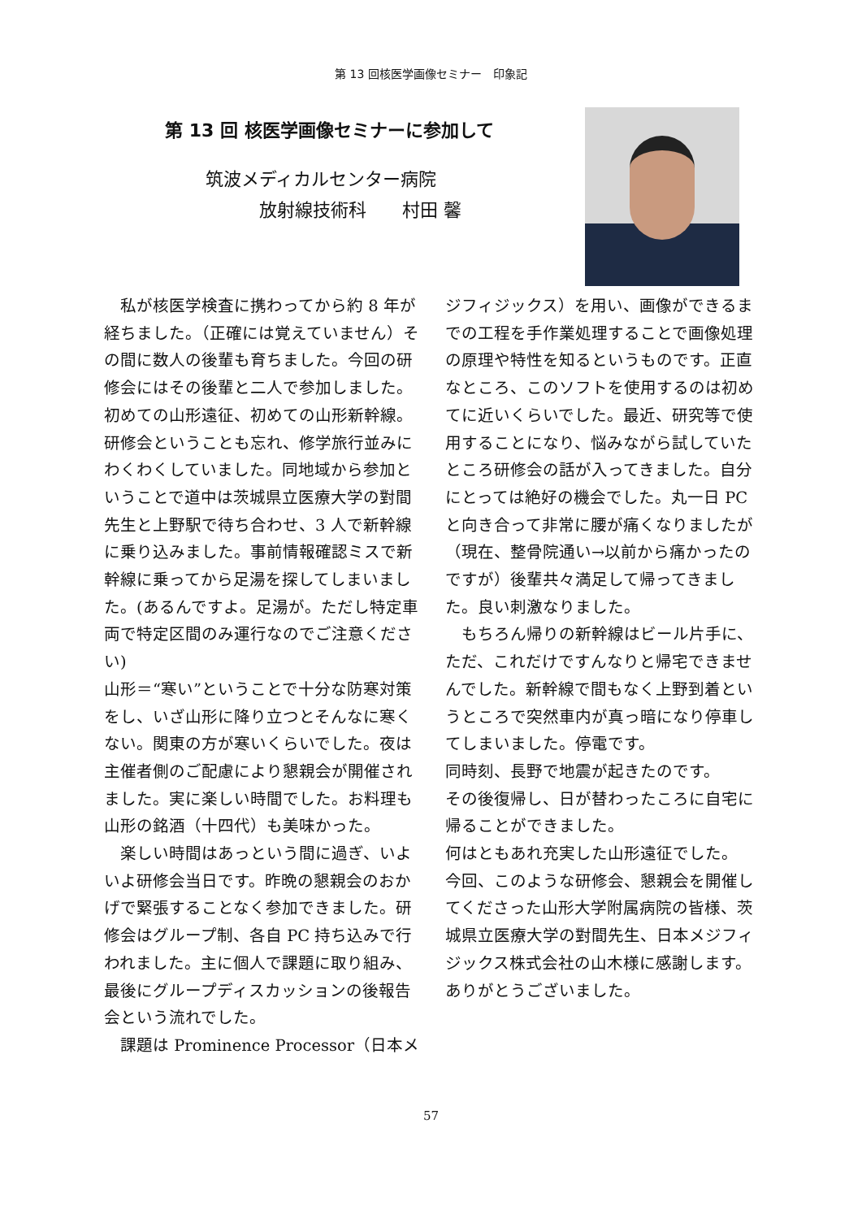第 13 回核医学画像セミナー　印象記
第 13 回 核医学画像セミナーに参加して
筑波メディカルセンター病院
　　　放射線技術科　　村田 馨
　私が核医学検査に携わってから約 8 年が経ちました。（正確には覚えていません）その間に数人の後輩も育ちました。今回の研修会にはその後輩と二人で参加しました。初めての山形遠征、初めての山形新幹線。研修会ということも忘れ、修学旅行並みにわくわくしていました。同地域から参加ということで道中は茨城県立医療大学の對間先生と上野駅で待ち合わせ、3 人で新幹線に乗り込みました。事前情報確認ミスで新幹線に乗ってから足湯を探してしまいました。(あるんですよ。足湯が。ただし特定車両で特定区間のみ運行なのでご注意ください)
山形＝“寒い”ということで十分な防寒対策をし、いざ山形に降り立つとそんなに寒くない。関東の方が寒いくらいでした。夜は主催者側のご配慮により懇親会が開催されました。実に楽しい時間でした。お料理も山形の銘酒（十四代）も美味かった。
　楽しい時間はあっという間に過ぎ、いよいよ研修会当日です。昨晩の懇親会のおかげで緊張することなく参加できました。研修会はグループ制、各自 PC 持ち込みで行われました。主に個人で課題に取り組み、最後にグループディスカッションの後報告会という流れでした。
　課題は Prominence Processor（日本メ
ジフィジックス）を用い、画像ができるまでの工程を手作業処理することで画像処理の原理や特性を知るというものです。正直なところ、このソフトを使用するのは初めてに近いくらいでした。最近、研究等で使用することになり、悩みながら試していたところ研修会の話が入ってきました。自分にとっては絶好の機会でした。丸一日 PC と向き合って非常に腰が痛くなりましたが（現在、整骨院通い→以前から痛かったのですが）後輩共々満足して帰ってきました。良い刺激なりました。
　もちろん帰りの新幹線はビール片手に、ただ、これだけですんなりと帰宅できませんでした。新幹線で間もなく上野到着というところで突然車内が真っ暗になり停車してしまいました。停電です。
同時刻、長野で地震が起きたのです。
その後復帰し、日が替わったころに自宅に帰ることができました。
何はともあれ充実した山形遠征でした。
今回、このような研修会、懇親会を開催してくださった山形大学附属病院の皆様、茨城県立医療大学の對間先生、日本メジフィジックス株式会社の山木様に感謝します。ありがとうございました。
57